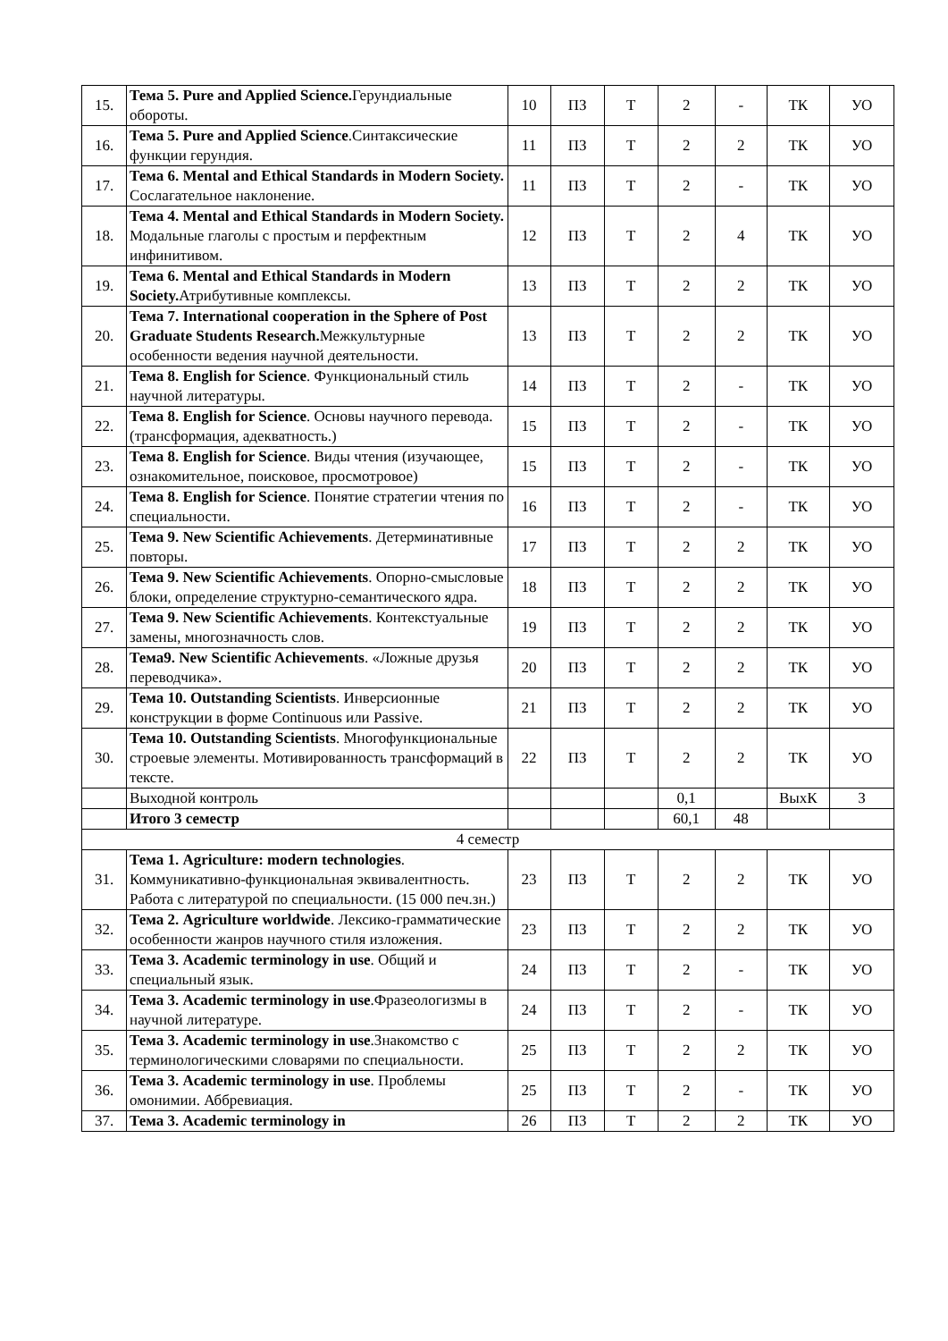| 15. | Тема 5. Pure and Applied Science. Герундиальные обороты. | 10 | ПЗ | Т | 2 | - | ТК | УО |
| 16. | Тема 5. Pure and Applied Science .Синтаксические функции герундия. | 11 | ПЗ | Т | 2 | 2 | ТК | УО |
| 17. | Тема 6. Mental and Ethical Standards in Modern Society. Сослагательное наклонение. | 11 | ПЗ | Т | 2 | - | ТК | УО |
| 18. | Тема 4. Mental and Ethical Standards in Modern Society. Модальные глаголы с простым и перфектным инфинитивом. | 12 | ПЗ | Т | 2 | 4 | ТК | УО |
| 19. | Тема 6. Mental and Ethical Standards in Modern Society. Атрибутивные комплексы. | 13 | ПЗ | Т | 2 | 2 | ТК | УО |
| 20. | Тема 7. International cooperation in the Sphere of Post Graduate Students Research. Межкультурные особенности ведения научной деятельности. | 13 | ПЗ | Т | 2 | 2 | ТК | УО |
| 21. | Тема 8. English for Science . Функциональный стиль научной литературы. | 14 | ПЗ | Т | 2 | - | ТК | УО |
| 22. | Тема 8. English for Science . Основы научного перевода. (трансформация, адекватность.) | 15 | ПЗ | Т | 2 | - | ТК | УО |
| 23. | Тема 8. English for Science . Виды чтения (изучающее, ознакомительное, поисковое, просмотровое) | 15 | ПЗ | Т | 2 | - | ТК | УО |
| 24. | Тема 8. English for Science . Понятие стратегии чтения по специальности. | 16 | ПЗ | Т | 2 | - | ТК | УО |
| 25. | Тема 9. New Scientific Achievements . Детерминативные повторы. | 17 | ПЗ | Т | 2 | 2 | ТК | УО |
| 26. | Тема 9. New Scientific Achievements . Опорно-смысловые блоки, определение структурно-семантического ядра. | 18 | ПЗ | Т | 2 | 2 | ТК | УО |
| 27. | Тема 9. New Scientific Achievements . Контекстуальные замены, многозначность слов. | 19 | ПЗ | Т | 2 | 2 | ТК | УО |
| 28. | Тема9. New Scientific Achievements . «Ложные друзья переводчика». | 20 | ПЗ | Т | 2 | 2 | ТК | УО |
| 29. | Тема 10. Outstanding Scientists . Инверсионные конструкции в форме Continuous или Passive. | 21 | ПЗ | Т | 2 | 2 | ТК | УО |
| 30. | Тема 10. Outstanding Scientists . Многофункциональные строевые элементы. Мотивированность трансформаций в тексте. | 22 | ПЗ | Т | 2 | 2 | ТК | УО |
| | Выходной контроль | | | | 0,1 | | ВыхК | З |
| | Итого 3 семестр | | | | 60,1 | 48 | | |
| 4 семестр | | | | | | | | |
| 31. | Тема 1. Agriculture: modern technologies . Коммуникативно-функциональная эквивалентность. Работа с литературой по специальности. (15 000 печ.зн.) | 23 | ПЗ | Т | 2 | 2 | ТК | УО |
| 32. | Тема 2. Agriculture worldwide . Лексико-грамматические особенности жанров научного стиля изложения. | 23 | ПЗ | Т | 2 | 2 | ТК | УО |
| 33. | Тема 3. Academic terminology in use . Общий и специальный язык. | 24 | ПЗ | Т | 2 | - | ТК | УО |
| 34. | Тема 3. Academic terminology in use .Фразеологизмы в научной литературе. | 24 | ПЗ | Т | 2 | - | ТК | УО |
| 35. | Тема 3. Academic terminology in use .Знакомство с терминологическими словарями по специальности. | 25 | ПЗ | Т | 2 | 2 | ТК | УО |
| 36. | Тема 3. Academic terminology in use . Проблемы омонимии. Аббревиация. | 25 | ПЗ | Т | 2 | - | ТК | УО |
| 37. | Тема 3. Academic terminology in | 26 | ПЗ | Т | 2 | 2 | ТК | УО |